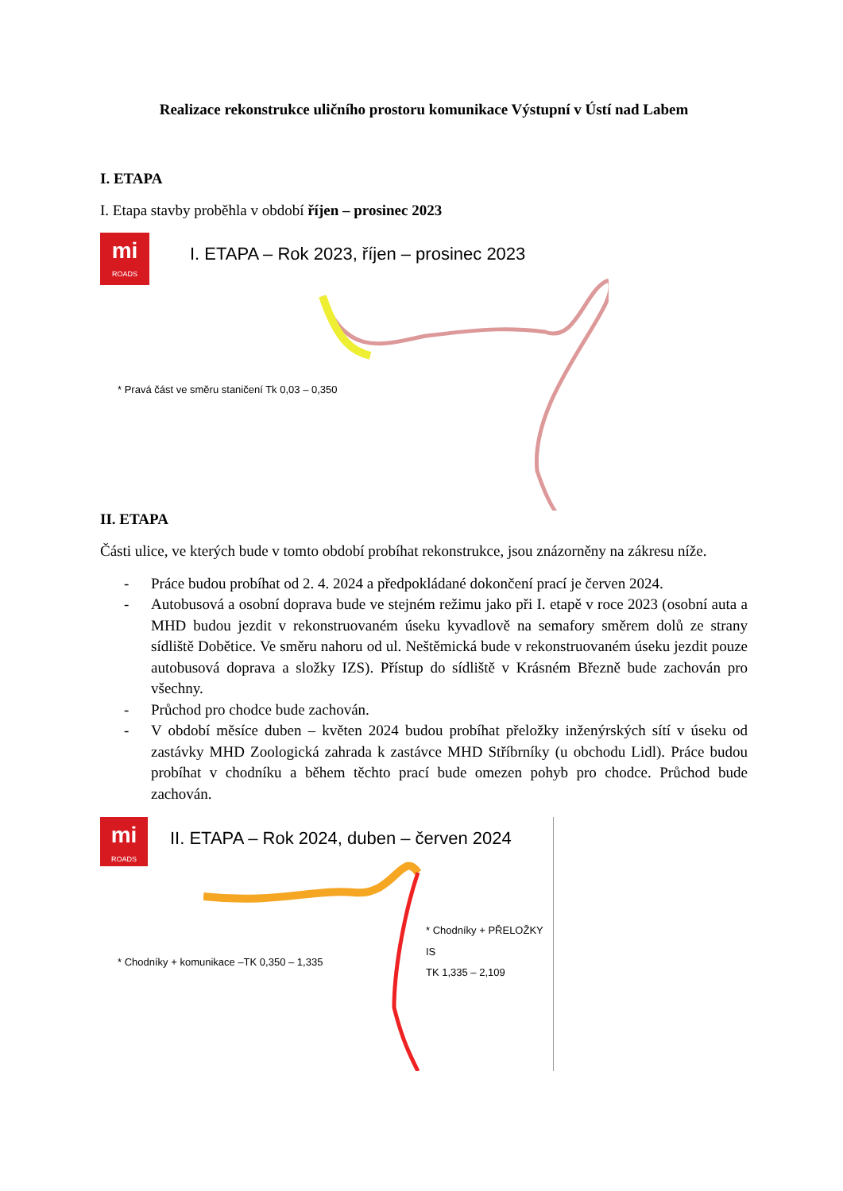Realizace rekonstrukce uličního prostoru komunikace Výstupní v Ústí nad Labem
I. ETAPA
I. Etapa stavby proběhla v období říjen – prosinec 2023
mi
ROADS
I. ETAPA – Rok 2023, říjen – prosinec 2023
* Pravá část ve směru staničení Tk 0,03 – 0,350
II. ETAPA
Části ulice, ve kterých bude v tomto období probíhat rekonstrukce, jsou znázorněny na zákresu níže.
- Práce budou probíhat od 2. 4. 2024 a předpokládané dokončení prací je červen 2024.
- Autobusová a osobní doprava bude ve stejném režimu jako při I. etapě v roce 2023 (osobní auta a MHD budou jezdit v rekonstruovaném úseku kyvadlově na semafory směrem dolů ze strany sídliště Dobětice. Ve směru nahoru od ul. Neštěmická bude v rekonstruovaném úseku jezdit pouze autobusová doprava a složky IZS). Přístup do sídliště v Krásném Březně bude zachován pro všechny.
- Průchod pro chodce bude zachován.
- V období měsíce duben – květen 2024 budou probíhat přeložky inženýrských sítí v úseku od zastávky MHD Zoologická zahrada k zastávce MHD Stříbrníky (u obchodu Lidl). Práce budou probíhat v chodníku a během těchto prací bude omezen pohyb pro chodce. Průchod bude zachován.
mi
ROADS
II. ETAPA – Rok 2024, duben – červen 2024
* Chodníky + PŘELOŽKY IS
TK 1,335 – 2,109
* Chodníky + komunikace –TK 0,350 – 1,335